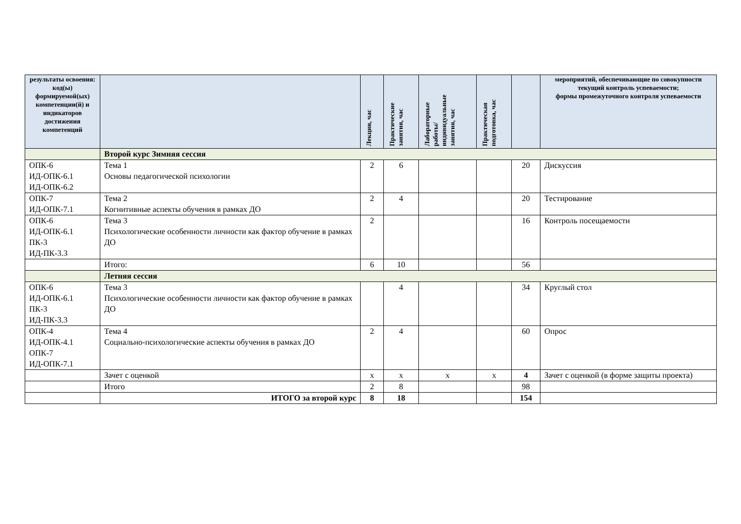| результаты освоения: код(ы) формируемой(ых) компетенции(й) и индикаторов достижения компетенций | | Лекции, час | Практические занятия, час | Лабораторные работы/ индивидуальные занятия, час | Практическая подготовка, час | | мероприятий, обеспечивающие по совокупности текущий контроль успеваемости; формы промежуточного контроля успеваемости |
| --- | --- | --- | --- | --- | --- | --- | --- |
| | Второй курс Зимняя сессия | | | | | | |
| ОПК-6 ИД-ОПК-6.1 ИД-ОПК-6.2 | Тема 1 Основы педагогической психологии | 2 | 6 | | | 20 | Дискуссия |
| ОПК-7 ИД-ОПК-7.1 | Тема 2 Когнитивные аспекты обучения в рамках ДО | 2 | 4 | | | 20 | Тестирование |
| ОПК-6 ИД-ОПК-6.1 ПК-3 ИД-ПК-3.3 | Тема 3 Психологические особенности личности как фактор обучение в рамках ДО | 2 | | | | 16 | Контроль посещаемости |
| | Итого: | 6 | 10 | | | 56 | |
| | Летняя сессия | | | | | | |
| ОПК-6 ИД-ОПК-6.1 ПК-3 ИД-ПК-3.3 | Тема 3 Психологические особенности личности как фактор обучение в рамках ДО | | 4 | | | 34 | Круглый стол |
| ОПК-4 ИД-ОПК-4.1 ОПК-7 ИД-ОПК-7.1 | Тема 4 Социально-психологические аспекты обучения в рамках ДО | 2 | 4 | | | 60 | Опрос |
| | Зачет с оценкой | х | х | х | х | 4 | Зачет с оценкой (в форме защиты проекта) |
| | Итого | 2 | 8 | | | 98 | |
| | ИТОГО за второй курс | 8 | 18 | | | 154 | |